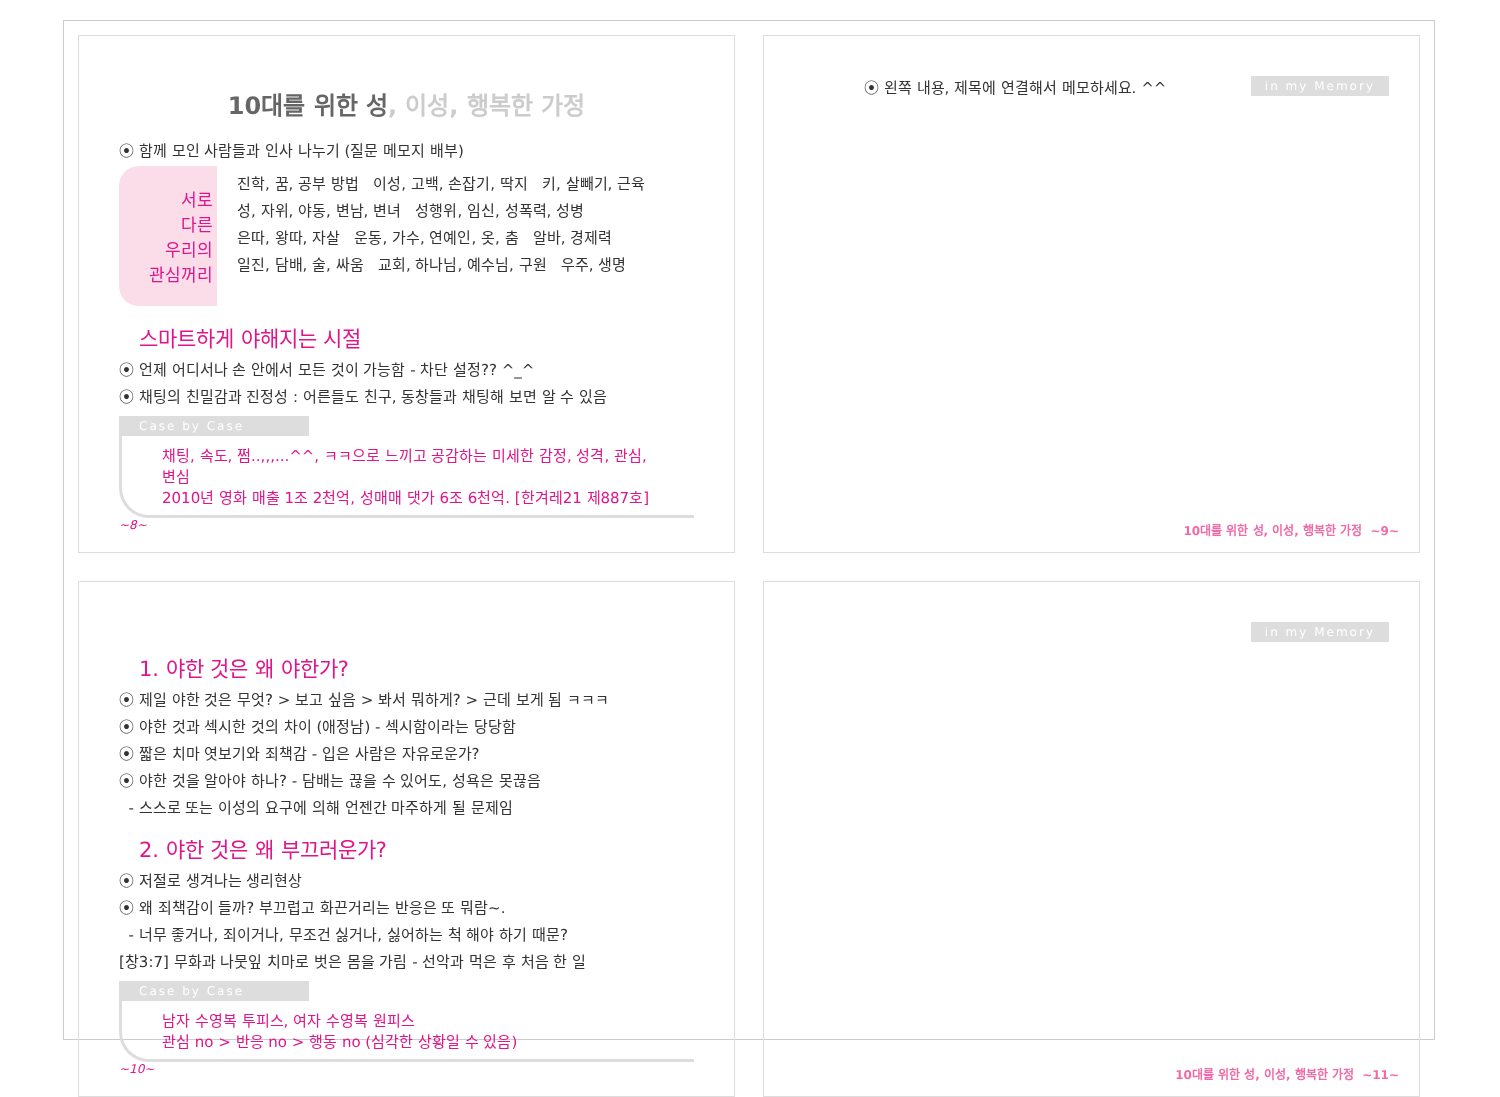10대를 위한 성, 이성, 행복한 가정
⦿ 함께 모인 사람들과 인사 나누기 (질문 메모지 배부)
서로
다른
우리의
관심꺼리
진학, 꿈, 공부 방법 이성, 고백, 손잡기, 딱지 키, 살빼기, 근육
성, 자위, 야동, 변남, 변녀 성행위, 임신, 성폭력, 성병
은따, 왕따, 자살 운동, 가수, 연예인, 옷, 춤 알바, 경제력
일진, 담배, 술, 싸움 교회, 하나님, 예수님, 구원 우주, 생명
스마트하게 야해지는 시절
⦿ 언제 어디서나 손 안에서 모든 것이 가능함 - 차단 설정?? ^_^
⦿ 채팅의 친밀감과 진정성 : 어른들도 친구, 동창들과 채팅해 보면 알 수 있음
Case by Case
채팅, 속도, 쩜..,,,...^^, ㅋㅋ으로 느끼고 공감하는 미세한 감정, 성격, 관심, 변심
2010년 영화 매출 1조 2천억, 성매매 댓가 6조 6천억. [한겨레21 제887호]
~8~
⦿ 왼쪽 내용, 제목에 연결해서 메모하세요. ^^
in my Memory
10대를 위한 성, 이성, 행복한 가정 ~9~
1. 야한 것은 왜 야한가?
⦿ 제일 야한 것은 무엇? > 보고 싶음 > 봐서 뭐하게? > 근데 보게 됨 ㅋㅋㅋ
⦿ 야한 것과 섹시한 것의 차이 (애정남) - 섹시함이라는 당당함
⦿ 짧은 치마 엿보기와 죄책감 - 입은 사람은 자유로운가?
⦿ 야한 것을 알아야 하나? - 담배는 끊을 수 있어도, 성욕은 못끊음
- 스스로 또는 이성의 요구에 의해 언젠간 마주하게 될 문제임
2. 야한 것은 왜 부끄러운가?
⦿ 저절로 생겨나는 생리현상
⦿ 왜 죄책감이 들까? 부끄럽고 화끈거리는 반응은 또 뭐람~.
- 너무 좋거나, 죄이거나, 무조건 싫거나, 싫어하는 척 해야 하기 때문?
[창3:7] 무화과 나뭇잎 치마로 벗은 몸을 가림 - 선악과 먹은 후 처음 한 일
Case by Case
남자 수영복 투피스, 여자 수영복 원피스
관심 no > 반응 no > 행동 no (심각한 상황일 수 있음)
~10~
in my Memory
10대를 위한 성, 이성, 행복한 가정 ~11~